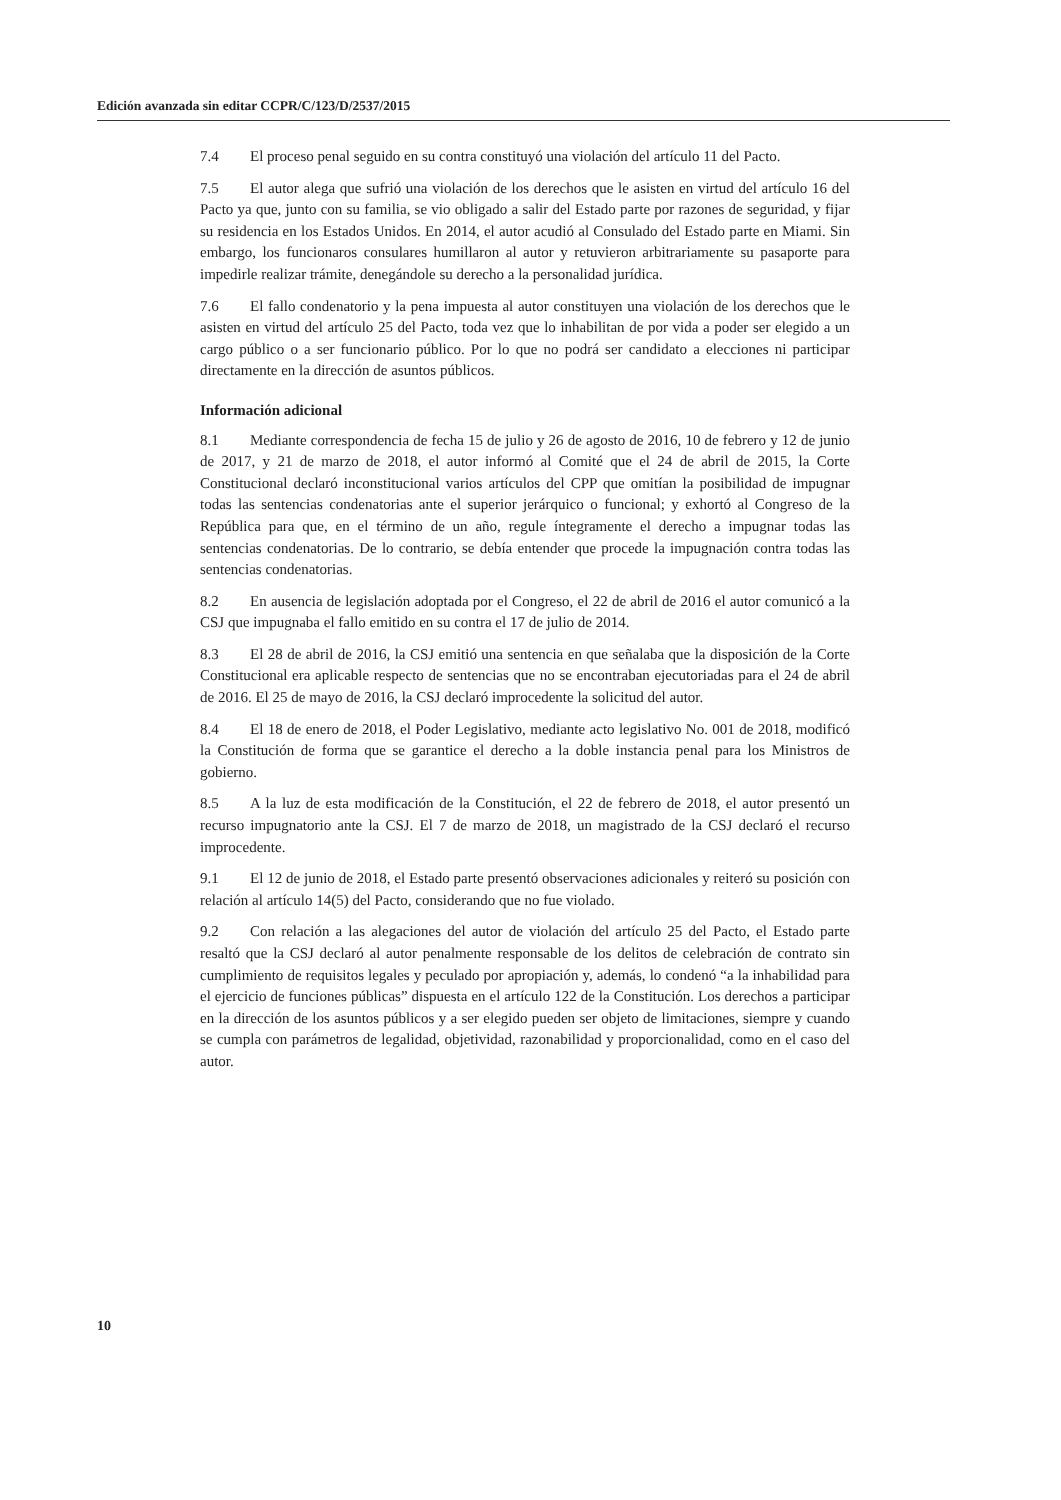Edición avanzada sin editar CCPR/C/123/D/2537/2015
7.4 El proceso penal seguido en su contra constituyó una violación del artículo 11 del Pacto.
7.5 El autor alega que sufrió una violación de los derechos que le asisten en virtud del artículo 16 del Pacto ya que, junto con su familia, se vio obligado a salir del Estado parte por razones de seguridad, y fijar su residencia en los Estados Unidos. En 2014, el autor acudió al Consulado del Estado parte en Miami. Sin embargo, los funcionaros consulares humillaron al autor y retuvieron arbitrariamente su pasaporte para impedirle realizar trámite, denegándole su derecho a la personalidad jurídica.
7.6 El fallo condenatorio y la pena impuesta al autor constituyen una violación de los derechos que le asisten en virtud del artículo 25 del Pacto, toda vez que lo inhabilitan de por vida a poder ser elegido a un cargo público o a ser funcionario público. Por lo que no podrá ser candidato a elecciones ni participar directamente en la dirección de asuntos públicos.
Información adicional
8.1 Mediante correspondencia de fecha 15 de julio y 26 de agosto de 2016, 10 de febrero y 12 de junio de 2017, y 21 de marzo de 2018, el autor informó al Comité que el 24 de abril de 2015, la Corte Constitucional declaró inconstitucional varios artículos del CPP que omitían la posibilidad de impugnar todas las sentencias condenatorias ante el superior jerárquico o funcional; y exhortó al Congreso de la República para que, en el término de un año, regule íntegramente el derecho a impugnar todas las sentencias condenatorias. De lo contrario, se debía entender que procede la impugnación contra todas las sentencias condenatorias.
8.2 En ausencia de legislación adoptada por el Congreso, el 22 de abril de 2016 el autor comunicó a la CSJ que impugnaba el fallo emitido en su contra el 17 de julio de 2014.
8.3 El 28 de abril de 2016, la CSJ emitió una sentencia en que señalaba que la disposición de la Corte Constitucional era aplicable respecto de sentencias que no se encontraban ejecutoriadas para el 24 de abril de 2016. El 25 de mayo de 2016, la CSJ declaró improcedente la solicitud del autor.
8.4 El 18 de enero de 2018, el Poder Legislativo, mediante acto legislativo No. 001 de 2018, modificó la Constitución de forma que se garantice el derecho a la doble instancia penal para los Ministros de gobierno.
8.5 A la luz de esta modificación de la Constitución, el 22 de febrero de 2018, el autor presentó un recurso impugnatorio ante la CSJ. El 7 de marzo de 2018, un magistrado de la CSJ declaró el recurso improcedente.
9.1 El 12 de junio de 2018, el Estado parte presentó observaciones adicionales y reiteró su posición con relación al artículo 14(5) del Pacto, considerando que no fue violado.
9.2 Con relación a las alegaciones del autor de violación del artículo 25 del Pacto, el Estado parte resaltó que la CSJ declaró al autor penalmente responsable de los delitos de celebración de contrato sin cumplimiento de requisitos legales y peculado por apropiación y, además, lo condenó “a la inhabilidad para el ejercicio de funciones públicas” dispuesta en el artículo 122 de la Constitución. Los derechos a participar en la dirección de los asuntos públicos y a ser elegido pueden ser objeto de limitaciones, siempre y cuando se cumpla con parámetros de legalidad, objetividad, razonabilidad y proporcionalidad, como en el caso del autor.
10